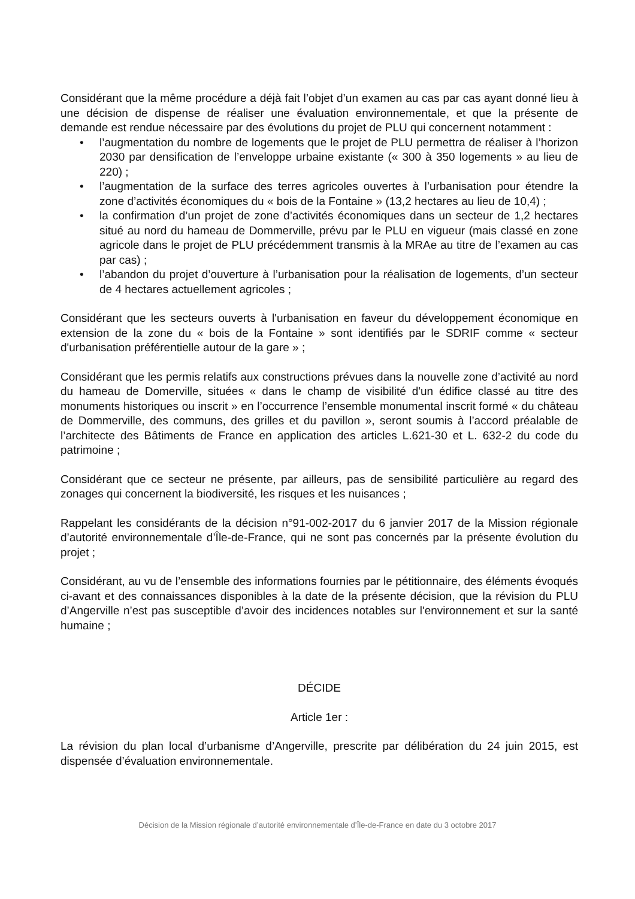Considérant que la même procédure a déjà fait l’objet d’un examen au cas par cas ayant donné lieu à une décision de dispense de réaliser une évaluation environnementale, et que la présente de demande est rendue nécessaire par des évolutions du projet de PLU qui concernent notamment :
• l’augmentation du nombre de logements que le projet de PLU permettra de réaliser à l’horizon 2030 par densification de l’enveloppe urbaine existante (« 300 à 350 logements » au lieu de 220) ;
• l’augmentation de la surface des terres agricoles ouvertes à l’urbanisation pour étendre la zone d’activités économiques du « bois de la Fontaine » (13,2 hectares au lieu de 10,4) ;
• la confirmation d’un projet de zone d’activités économiques dans un secteur de 1,2 hectares situé au nord du hameau de Dommerville, prévu par le PLU en vigueur (mais classé en zone agricole dans le projet de PLU précédemment transmis à la MRAe au titre de l’examen au cas par cas) ;
• l’abandon du projet d’ouverture à l’urbanisation pour la réalisation de logements, d’un secteur de 4 hectares actuellement agricoles ;
Considérant que les secteurs ouverts à l'urbanisation en faveur du développement économique en extension de la zone du « bois de la Fontaine » sont identifiés par le SDRIF comme « secteur d'urbanisation préférentielle autour de la gare » ;
Considérant que les permis relatifs aux constructions prévues dans la nouvelle zone d’activité au nord du hameau de Domerville, situées « dans le champ de visibilité d'un édifice classé au titre des monuments historiques ou inscrit » en l’occurrence l’ensemble monumental inscrit formé « du château de Dommerville, des communs, des grilles et du pavillon », seront soumis à l’accord préalable de l’architecte des Bâtiments de France en application des articles L.621-30 et L. 632-2 du code du patrimoine ;
Considérant que ce secteur ne présente, par ailleurs, pas de sensibilité particulière au regard des zonages qui concernent la biodiversité, les risques et les nuisances ;
Rappelant les considérants de la décision n°91-002-2017 du 6 janvier 2017 de la Mission régionale d’autorité environnementale d’Île-de-France, qui ne sont pas concernés par la présente évolution du projet ;
Considérant, au vu de l’ensemble des informations fournies par le pétitionnaire, des éléments évoqués ci-avant et des connaissances disponibles à la date de la présente décision, que la révision du PLU d’Angerville n’est pas susceptible d’avoir des incidences notables sur l'environnement et sur la santé humaine ;
DÉCIDE
Article 1er :
La révision du plan local d’urbanisme d’Angerville, prescrite par délibération du 24 juin 2015, est dispensée d’évaluation environnementale.
Décision de la Mission régionale d’autorité environnementale d’Île-de-France en date du 3 octobre 2017